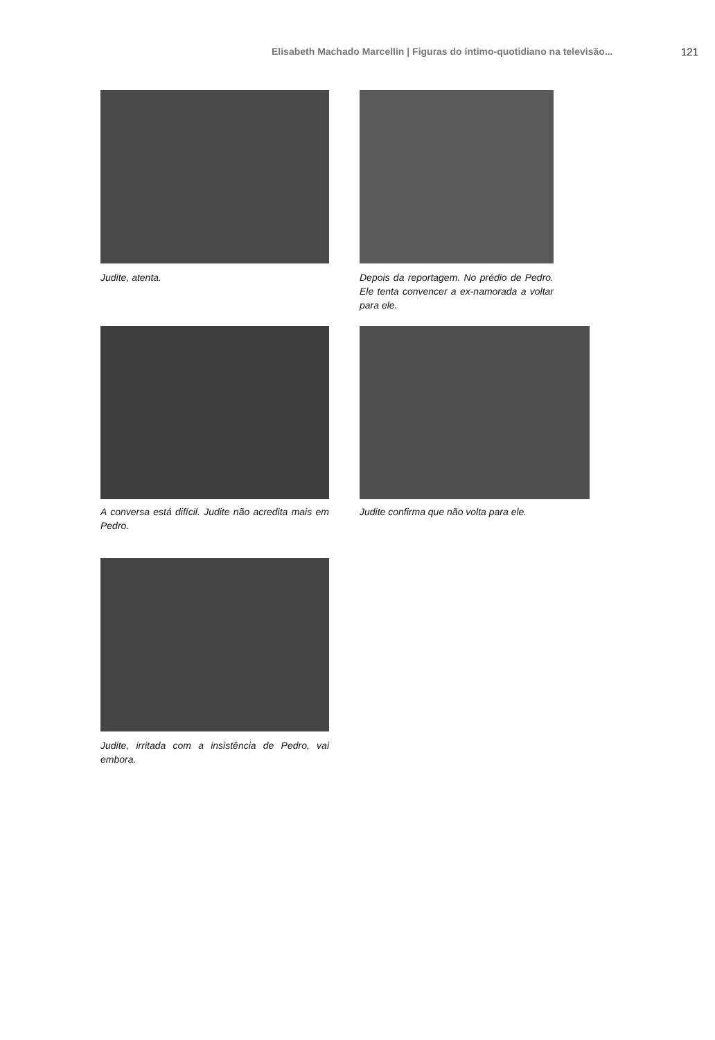Elisabeth Machado Marcellin | Figuras do íntimo-quotidiano na televisão... 121
Judite, atenta. Depois da reportagem. No prédio de Pedro. Ele tenta convencer a ex-namorada a voltar para ele.
A conversa está difícil. Judite não acredita mais em Pedro.
Judite confirma que não volta para ele.
Judite, irritada com a insistência de Pedro, vai embora.